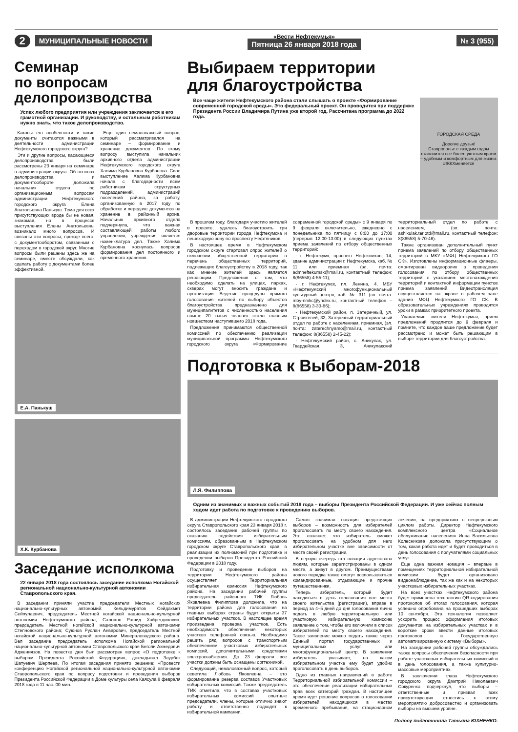2 МУНИЦИПАЛЬНЫЕ НОВОСТИ
«Вести Нефтекумья»
Пятница 26 января 2018 года
№ 3 (955)
Семинар
по вопросам
делопроизводства
Успех любого предприятия или учреждения заключается в его грамотной организации. И руководству, и остальным работникам нужно знать, что такое делопроизводство.
Каковы его особенности и какие документы считаются важными в деятельности администрации Нефтекумского городского округа?
Эти и другие вопросы, касающиеся делопроизводства были рассмотрены 23 января на семинаре в администрации округа. Об основах делопроизводства и документообороте доложила начальник отдела по организационным вопросам администрации Нефтекумского городского округа Елена Анатольевна Панькуш. Тема для всех присутствующих вроде бы не новая, знакомая, но в процессе выступления Елены Анатольевны возникало много вопросов. И связаны эти вопросы, прежде всего, с документооборотом, связанным с переходом в городской округ. Многие вопросы были решены здесь же на семинаре, вместе обсуждали, как сделать работу с документами более эффективной.
Еще один немаловажный вопрос, который рассматривался на семинаре – формирование и хранение документов. По этому вопросу выступила начальник архивного отдела администрации Нефтекумского городского округа Халима Курбановна Курбанова. Свое выступление Халима Курбановна начала с благодарности всем работникам структурных подразделений, администраций поселений района, за работу, организованную в 2017 году по обработке и передаче документов на хранение в районный архив. Начальник архивного отдела подчеркнула, что важная составляющей работы любого управления, учреждения является номенклатура дел. Также Халима Курбановна коснулась вопросов формирования дел постоянного и временного хранения.
Е.А. Панькуш
Х.К. Курбанова
Заседание исполкома
22 января 2018 года состоялось заседание исполкома Ногайской региональной национально-культурной автономии Ставропольского края.
В заседании приняли участие председатели Местных ногайских национально-культурных автономий: Кельдимуратов Сейдахмет Сейпулаевич, председатель Местной ногайской национально-культурной автономии Нефтекумского района; Салыков Рашид Хайретдинович, председатель Местной ногайской национально-культурной автономии Степновского района; Суюнов Руслан Анварович, председатель Местной ногайской национально-культурной автономии Минераловодского района. Вел заседание председатель исполкома Ногайской региональной национально-культурной автономии Ставропольского края Беголи Ахмедович Аджениязов. На повестке дня был рассмотрен вопрос «О подготовке к выборам Президента Российской Федерации», докладывал Заурбек Шатуевич Шерпеев. По итогам заседания принято решение: «Провести конференцию Ногайской региональной национально-культурной автономии Ставропольского края по вопросу подготовки и проведения выборов Президента Российской Федерации в Доме культуры села Каясула 8 февраля 2018 года в 11 час. 00 мин.
Выбираем территории
для благоустройства
ГОРОДСКАЯ СРЕДА
Дорогие друзья!
Ставрополье с каждым годом становится все более уютным краем – удобным и комфортным для жизни.
#ЖКХменяется
Все чаще жители Нефтекумского района стали слышать о проекте «Формирование современной городской среды». Это федеральный проект. Он проводится при поддержке Президента России Владимира Путина уже второй год. Рассчитана программа до 2022 года.
В прошлом году, благодаря участию жителей в проекте, удалось благоустроить три дворовые территории города Нефтекумска и пешеходную зону по проспекту Нефтяников.
В настоящее время в Нефтекумском городском округе стартовал опрос жителей о включении общественной территории в перечень общественных территорий, подлежащих благоустройству в 2018 году, так как мнение жителей здесь является решающим. Предложения о том, что необходимо сделать на улицах, парках, скверах могут вносить граждане и организации. Ведение процедуры прямого голосования жителей по выбору объектов благоустройства предназначено для муниципалитетов с численностью населения свыше 20 тысяч человек стало главным новшеством наступившего 2018 года.
Предложения принимаются общественной комиссией по обеспечению реализации муниципальной программы Нефтекумского городского округа «Формирование современной городской среды» с 9 января по 9 февраля включительно, ежедневно с понедельника по пятницу с 8:00 до 17:00 (перерыв 12:00-13:00) в следующих пунктах приема заявлений по отбору общественных территорий:
- г. Нефтекумк, проспект Нефтяников, 14, здание администрации г. Нефтекумска, каб. № 11 или приемная (эл. почта: admneftekumsk@mail.ru, контактный телефон: 8(86558) 4-55-11);
- г. Нефтекумск, пл. Ленина, 4, МБУ «Нефтекумский многофункциональный культурный центр», каб. № 311 (эл. почта: mby-nmkc@yndex.ru, контактный телефон – 8(86558) 3-33-86);
- Нефтекумский район, п. Затеречный, ул. Строителей, 32, Затеречный территориальный отдел по работе с населением, приемная, (эл. почта: zaterechnyamo@mail.ru, контактный телефон: 8(86558) 2-45-22);
- Нефтекумский район, с. Ачикулак, ул. Гвардейская, 3, Ачикулакский территориальный отдел по работе с населением, (эл. почта: ashikulak.ter.otd@mail.ru, контактный телефон: 8(86558) 5-70-46).
Также организован дополнительный пункт приема заявлений по отбору общественных территорий в МКУ «МФЦ Нефтекумкого ГО СК». Изготовлены информационные флаеры, смонтирован видеоролик о проведении голосования по отбору общественных территорий с указанием местонахождения территорий и контактной информации пунктов приема заявлений. Видеотрансляция осуществляется на экране в рабочем зале здания МФЦ Нефтекумкого ГО СК. В образовательных учреждениях проводятся уроки в рамках приоритетного проекта.
Уважаемые жители Нефтекумья, прием предложений продлится до 9 февраля и помните, что каждое ваше предложение будет рассмотрено и может быть решающим в выборе территории для благоустройства.
Подготовка к Выборам-2018
Л.Я. Филиппова
Одним из значимых и важных событий 2018 года – выборы Президента Российской Федерации. И уже сейчас полным ходом идет работа по подготовке к проведению выборов.
В администрации Нефтекумского городского округа Ставропольского края 23 января 2018 г. состоялось заседание рабочей группы по оказанию содействия избирательным комиссиям, образованным в Нефтекумском городском округе Ставропольского края, в реализации их полномочий при подготовке и проведении выборов Президента Российской Федерации в 2018 году.
Подготовку и проведение выборов на территории Нефтекумского района осуществляет Территориальная избирательная комиссия Нефтекумского района. На заседании рабочей группы председатель районного ТИК Любовь Яковлевна Филиппова доложила, что на территории района для голосования на главных выборах страны будут открыты 37 избирательных участков. В настоящее время произведена проверка участков. Есть необходимость обеспечения некоторых участков телефонной связью. Необходимо решить ряд вопросов с транспортным обеспечением участковых избирательных комиссий, дополнительными средствами электроснабжения. До 23 февраля все участки должны быть оснащены оргтехникой.
Следующий, немаловажный вопрос, который осветила Любовь Яковлевна – это формирование резерва составов Участковых избирательных комиссий. Также председатель ТИК отметила, что в составах участковых избирательных комиссий опытные председатели, члены, которые отлично знают работу и ответственно подходят к избирательной кампании.
Самая значимая новация предстоящих выборов – возможность для избирателей проголосовать по месту своего нахождения. Это означает, что избиратель сможет проголосовать на удобном для него избирательном участке вне зависимости от места своей регистрации.
В первую очередь эта новация адресована людям, которые зарегистрированы в одном месте, а живут в другом. Преимуществами нового порядка также смогут воспользоваться командированные, отдыхающие и прочие путешественники.
Теперь избиратель, который будет находиться в день голосования вне места своего жительства (регистрации), вправе в период за 4–5 дней до дня голосования лично подать в любую территориальную или участковую избирательную комиссию заявление о том, чтобы его включили в список избирателей по месту своего нахождения. Такое заявление можно подать также через Единый портал государственных и муниципальных услуг или многофункциональный центр. В заявлении избиратель указывает, на каком избирательном участке ему будет удобно проголосовать в день выборов.
Одно из главных направлений в работе Территориальной избирательной комиссии – это обеспечение реализации избирательных прав всех категорий граждан. В настоящее время идет решение вопросов о голосовании избирателей, находящихся в местах временного пребывания, на стационарном лечении, на предприятиях с непрерывным циклом работы. Директор Нефтекумского комплексного центра «Социальное обслуживание населения» Инна Васильевна Колесникова доложила присутствующим о том, какая работа идет и будет проводиться в день голосования с получателями социальных услуг.
Еще одна важная новация – впервые в помещениях территориальной избирательной комиссии будет организовано видеонаблюдение, так же как и на некоторых участковых избирательных участках.
На всех участках Нефтекумского района будет применена технологию QR-кодирования протоколов об итогах голосования, которая успешно опробована на прошедших выборах 10 сентября. Эта технология позволяет ускорить процесс оформления итоговых документов на избирательных участках и в короткие сроки ввести данные итоговых протоколов в Государственную автоматизированную систему «Выборы».
На заседании рабочей группы обсуждались также вопросы обеспечения безопасности при работе участковых избирательных комиссий и в день голосования, а также культурно-массовые мероприятиях.
В заключении глава Нефтекумского городского округа Дмитрий Николаевич Сокуренко подчеркнул, что выборы – ответственные и призвал всех присутствующих отнестись к этому мероприятию добросовестно и организовать выборы на высшем уровне.
Полосу подготовила Татьяна ЮХНЕНКО.